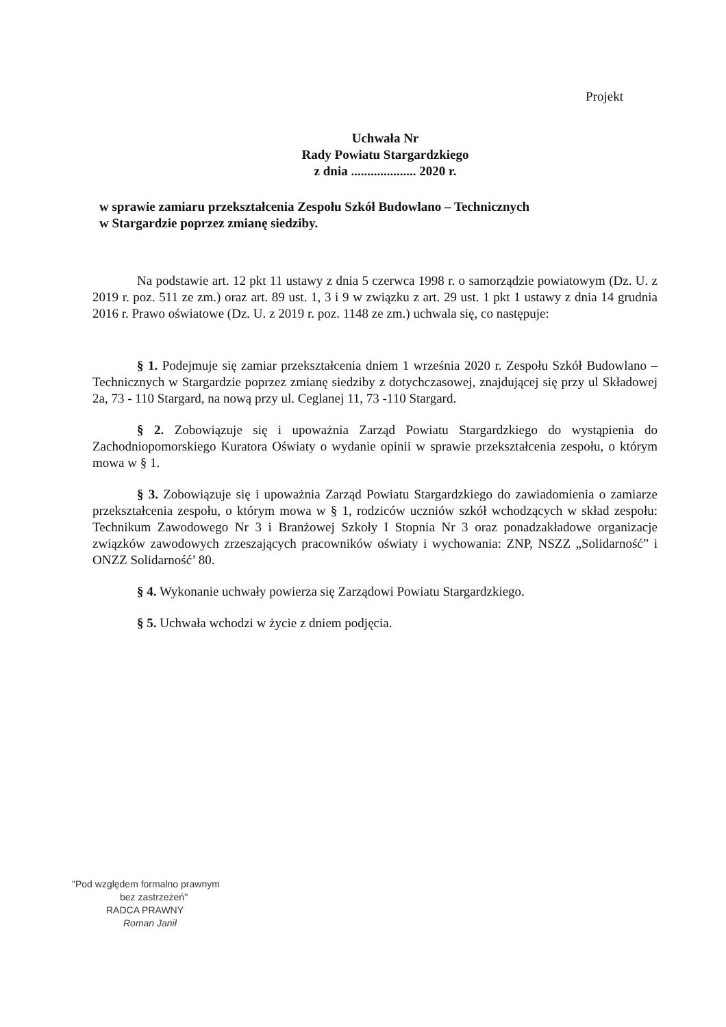Projekt
Uchwała Nr
Rady Powiatu Stargardzkiego
z dnia .................... 2020 r.
w sprawie zamiaru przekształcenia Zespołu Szkół Budowlano – Technicznych
w Stargardzie poprzez zmianę siedziby.
Na podstawie art. 12 pkt 11 ustawy z dnia 5 czerwca 1998 r. o samorządzie powiatowym (Dz. U. z 2019 r. poz. 511 ze zm.) oraz art. 89 ust. 1, 3 i 9 w związku z art. 29 ust. 1 pkt 1 ustawy z dnia 14 grudnia 2016 r. Prawo oświatowe (Dz. U. z 2019 r. poz. 1148 ze zm.) uchwala się, co następuje:
§ 1. Podejmuje się zamiar przekształcenia dniem 1 września 2020 r. Zespołu Szkół Budowlano –Technicznych w Stargardzie poprzez zmianę siedziby z dotychczasowej, znajdującej się przy ul Składowej 2a, 73 - 110 Stargard, na nową przy ul. Ceglanej 11, 73 -110 Stargard.
§ 2. Zobowiązuje się i upoważnia Zarząd Powiatu Stargardzkiego do wystąpienia do Zachodniopomorskiego Kuratora Oświaty o wydanie opinii w sprawie przekształcenia zespołu, o którym mowa w § 1.
§ 3. Zobowiązuje się i upoważnia Zarząd Powiatu Stargardzkiego do zawiadomienia o zamiarze przekształcenia zespołu, o którym mowa w § 1, rodziców uczniów szkół wchodzących w skład zespołu: Technikum Zawodowego Nr 3 i Branżowej Szkoły I Stopnia Nr 3 oraz ponadzakładowe organizacje związków zawodowych zrzeszających pracowników oświaty i wychowania: ZNP, NSZZ „Solidarność” i ONZZ Solidarność’ 80.
§ 4. Wykonanie uchwały powierza się Zarządowi Powiatu Stargardzkiego.
§ 5. Uchwała wchodzi w życie z dniem podjęcia.
"Pod względem formalno prawnym
bez zastrzeżeń"
RADCA PRAWNY
Roman Janił